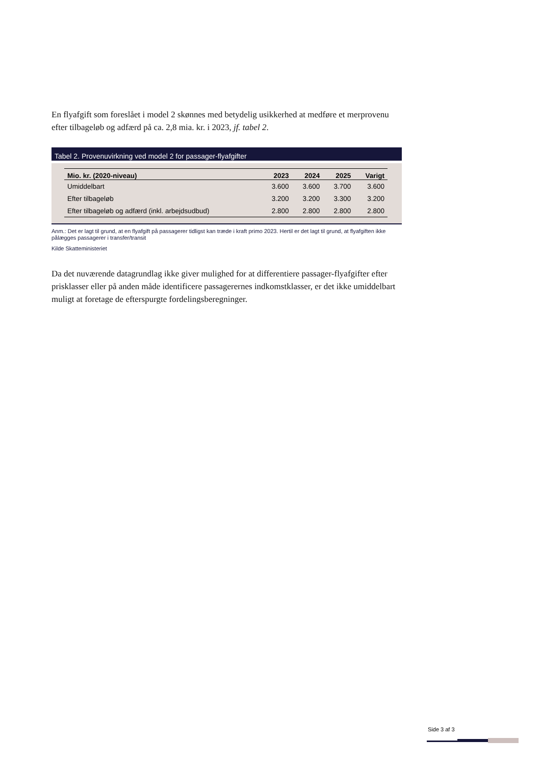En flyafgift som foreslået i model 2 skønnes med betydelig usikkerhed at medføre et merprovenu efter tilbageløb og adfærd på ca. 2,8 mia. kr. i 2023, jf. tabel 2.
Tabel 2. Provenuvirkning ved model 2 for passager-flyafgifter
| Mio. kr. (2020-niveau) | 2023 | 2024 | 2025 | Varigt |
| --- | --- | --- | --- | --- |
| Umiddelbart | 3.600 | 3.600 | 3.700 | 3.600 |
| Efter tilbageløb | 3.200 | 3.200 | 3.300 | 3.200 |
| Efter tilbageløb og adfærd (inkl. arbejdsudbud) | 2.800 | 2.800 | 2.800 | 2.800 |
Anm.: Det er lagt til grund, at en flyafgift på passagerer tidligst kan træde i kraft primo 2023. Hertil er det lagt til grund, at flyafgiften ikke pålægges passagerer i transfer/transit
Kilde Skatteministeriet
Da det nuværende datagrundlag ikke giver mulighed for at differentiere passager-flyafgifter efter prisklasser eller på anden måde identificere passagerernes indkomstklasser, er det ikke umiddelbart muligt at foretage de efterspurgte fordelingsberegninger.
Side 3 af 3